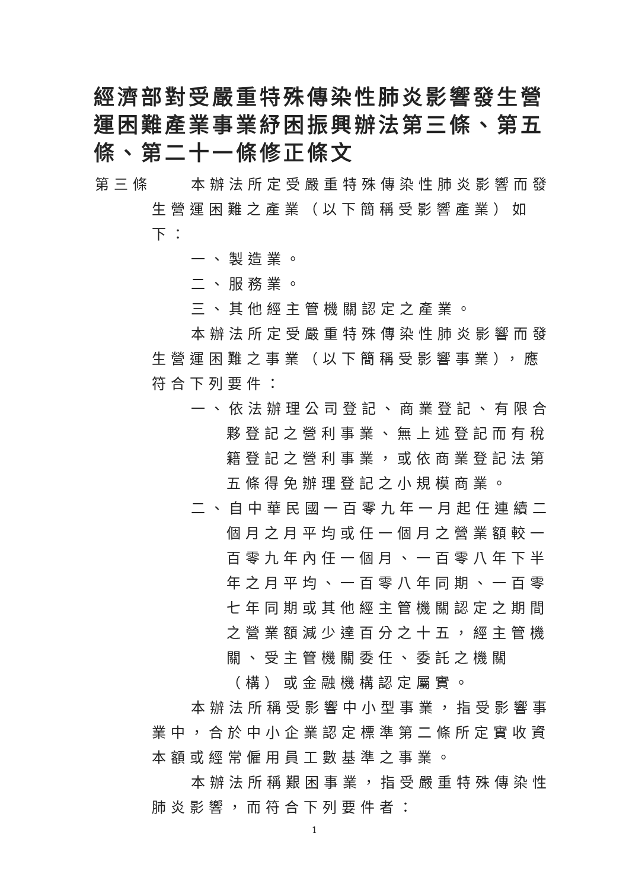經濟部對受嚴重特殊傳染性肺炎影響發生營運困難產業事業紓困振興辦法第三條、第五條、第二十一條修正條文
第三條 本辦法所定受嚴重特殊傳染性肺炎影響而發生營運困難之產業（以下簡稱受影響產業）如下：
一、製造業。
二、服務業。
三、其他經主管機關認定之產業。
本辦法所定受嚴重特殊傳染性肺炎影響而發生營運困難之事業（以下簡稱受影響事業），應符合下列要件：
一、依法辦理公司登記、商業登記、有限合夥登記之營利事業、無上述登記而有稅籍登記之營利事業，或依商業登記法第五條得免辦理登記之小規模商業。
二、自中華民國一百零九年一月起任連續二個月之月平均或任一個月之營業額較一百零九年內任一個月、一百零八年下半年之月平均、一百零八年同期、一百零七年同期或其他經主管機關認定之期間之營業額減少達百分之十五，經主管機關、受主管機關委任、委託之機關（構）或金融機構認定屬實。
本辦法所稱受影響中小型事業，指受影響事業中，合於中小企業認定標準第二條所定實收資本額或經常僱用員工數基準之事業。
本辦法所稱艱困事業，指受嚴重特殊傳染性肺炎影響，而符合下列要件者：
1